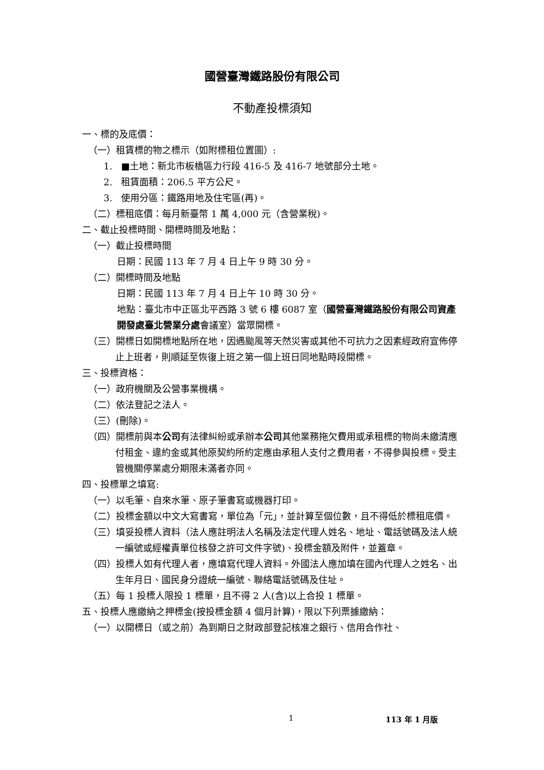國營臺灣鐵路股份有限公司
不動產投標須知
一、標的及底價：
（一）租賃標的物之標示（如附標租位置圖）:
1. ■土地：新北市板橋區力行段 416-5 及 416-7 地號部分土地。
2. 租賃面積：206.5 平方公尺。
3. 使用分區：鐵路用地及住宅區(再)。
（二）標租底價：每月新臺幣 1 萬 4,000 元（含營業稅)。
二、截止投標時間、開標時間及地點：
（一）截止投標時間
日期：民國 113 年 7 月 4 日上午 9 時 30 分。
（二）開標時間及地點
日期：民國 113 年 7 月 4 日上午 10 時 30 分。
地點：臺北市中正區北平西路 3 號 6 樓 6087 室（國營臺灣鐵路股份有限公司資產開發處臺北營業分處會議室）當眾開標。
（三）開標日如開標地點所在地，因遇颱風等天然災害或其他不可抗力之因素經政府宣佈停止上班者，則順延至恢復上班之第一個上班日同地點時段開標。
三、投標資格：
（一）政府機關及公營事業機構。
（二）依法登記之法人。
（三）(刪除)。
（四）開標前與本公司有法律糾紛或承辦本公司其他業務拖欠費用或承租標的物尚未繳清應付租金、違約金或其他原契約所約定應由承租人支付之費用者，不得參與投標。受主管機關停業處分期限未滿者亦同。
四、投標單之填寫:
（一）以毛筆、自來水筆、原子筆書寫或機器打印。
（二）投標金額以中文大寫書寫，單位為「元」，並計算至個位數，且不得低於標租底價。
（三）填妥投標人資料（法人應註明法人名稱及法定代理人姓名、地址、電話號碼及法人統一編號或經權責單位核發之許可文件字號)、投標金額及附件，並蓋章。
（四）投標人如有代理人者，應填寫代理人資料。外國法人應加填在國內代理人之姓名、出生年月日、國民身分證統一編號、聯絡電話號碼及住址。
（五）每 1 投標人限投 1 標單，且不得 2 人(含)以上合投 1 標單。
五、投標人應繳納之押標金(按投標金額 4 個月計算)，限以下列票據繳納：
（一）以開標日（或之前）為到期日之財政部登記核准之銀行、信用合作社、
1 113 年 1 月版